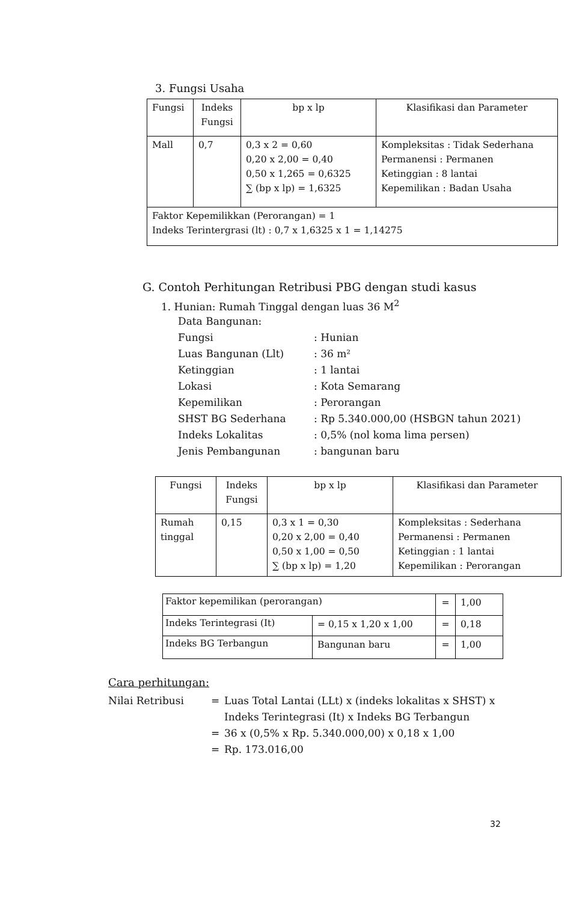3. Fungsi Usaha
| Fungsi | Indeks Fungsi | bp x lp | Klasifikasi dan Parameter |
| --- | --- | --- | --- |
| Mall | 0,7 | 0,3 x 2 = 0,60 0,20 x 2,00 = 0,40 0,50 x 1,265 = 0,6325 ∑ (bp x lp) = 1,6325 | Kompleksitas : Tidak Sederhana Permanensi : Permanen Ketinggian : 8 lantai Kepemilikan : Badan Usaha |
| Faktor Kepemilikkan (Perorangan) = 1 Indeks Terintergrasi (lt) : 0,7 x 1,6325 x 1 = 1,14275 | | | |
G. Contoh Perhitungan Retribusi PBG dengan studi kasus
1. Hunian: Rumah Tinggal dengan luas 36 M<sup>2</sup>
Data Bangunan:
Fungsi: Hunian Luas Bangunan (Llt): 36 m² Ketinggian: 1 lantai Lokasi: Kota Semarang Kepemilikan: Perorangan SHST BG Sederhana: Rp 5.340.000,00 (HSBGN tahun 2021) Indeks Lokalitas: 0,5% (nol koma lima persen) Jenis Pembangunan: bangunan baru
| Fungsi | Indeks Fungsi | bp x lp | Klasifikasi dan Parameter |
| --- | --- | --- | --- |
| Rumah tinggal | 0,15 | 0,3 x 1 = 0,30 0,20 x 2,00 = 0,40 0,50 x 1,00 = 0,50 ∑ (bp x lp) = 1,20 | Kompleksitas : Sederhana Permanensi : Permanen Ketinggian : 1 lantai Kepemilikan : Perorangan |
| Faktor kepemilikan (perorangan) | | = | 1,00 |
| Indeks Terintegrasi (It) | = 0,15 x 1,20 x 1,00 | = | 0,18 |
| Indeks BG Terbangun | Bangunan baru | = | 1,00 |
Cara perhitungan:
Nilai Retribusi = Luas Total Lantai (LLt) x (indeks lokalitas x SHST) x
Indeks Terintegrasi (It) x Indeks BG Terbangun = 36 x (0,5% x Rp. 5.340.000,00) x 0,18 x 1,00 = Rp. 173.016,00
32